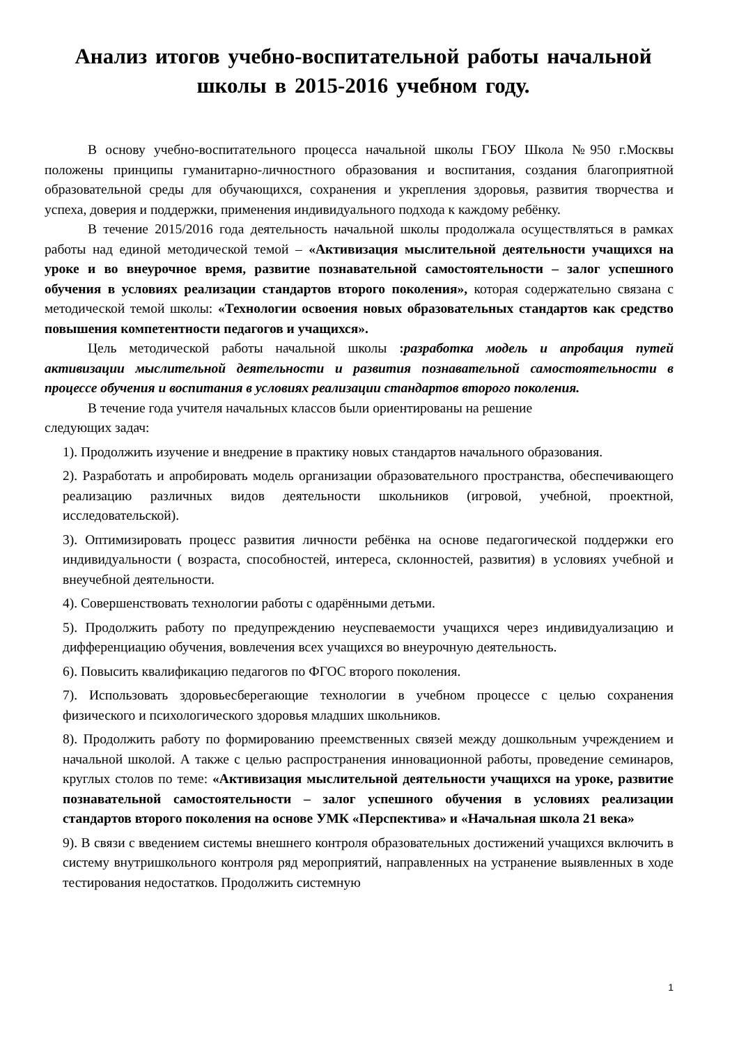Анализ итогов учебно-воспитательной работы начальной школы в 2015-2016 учебном году.
В основу учебно-воспитательного процесса начальной школы ГБОУ Школа №950 г.Москвы положены принципы гуманитарно-личностного образования и воспитания, создания благоприятной образовательной среды для обучающихся, сохранения и укрепления здоровья, развития творчества и успеха, доверия и поддержки, применения индивидуального подхода к каждому ребёнку.
В течение 2015/2016 года деятельность начальной школы продолжала осуществляться в рамках работы над единой методической темой – «Активизация мыслительной деятельности учащихся на уроке и во внеурочное время, развитие познавательной самостоятельности – залог успешного обучения в условиях реализации стандартов второго поколения», которая содержательно связана с методической темой школы: «Технологии освоения новых образовательных стандартов как средство повышения компетентности педагогов и учащихся».
Цель методической работы начальной школы :разработка модель и апробация путей активизации мыслительной деятельности и развития познавательной самостоятельности в процессе обучения и воспитания в условиях реализации стандартов второго поколения.
В течение года учителя начальных классов были ориентированы на решение
следующих задач:
1). Продолжить изучение и внедрение в практику новых стандартов начального образования.
2). Разработать и апробировать модель организации образовательного пространства, обеспечивающего реализацию различных видов деятельности школьников (игровой, учебной, проектной, исследовательской).
3). Оптимизировать процесс развития личности ребёнка на основе педагогической поддержки его индивидуальности ( возраста, способностей, интереса, склонностей, развития) в условиях учебной и внеучебной деятельности.
4). Совершенствовать технологии работы с одарёнными детьми.
5). Продолжить работу по предупреждению неуспеваемости учащихся через индивидуализацию и дифференциацию обучения, вовлечения всех учащихся во внеурочную деятельность.
6). Повысить квалификацию педагогов по ФГОС второго поколения.
7). Использовать здоровьесберегающие технологии в учебном процессе с целью сохранения физического и психологического здоровья младших школьников.
8). Продолжить работу по формированию преемственных связей между дошкольным учреждением и начальной школой. А также с целью распространения инновационной работы, проведение семинаров, круглых столов по теме: «Активизация мыслительной деятельности учащихся на уроке, развитие познавательной самостоятельности – залог успешного обучения в условиях реализации стандартов второго поколения на основе УМК «Перспектива» и «Начальная школа 21 века»
9). В связи с введением системы внешнего контроля образовательных достижений учащихся включить в систему внутришкольного контроля ряд мероприятий, направленных на устранение выявленных в ходе тестирования недостатков. Продолжить системную
1